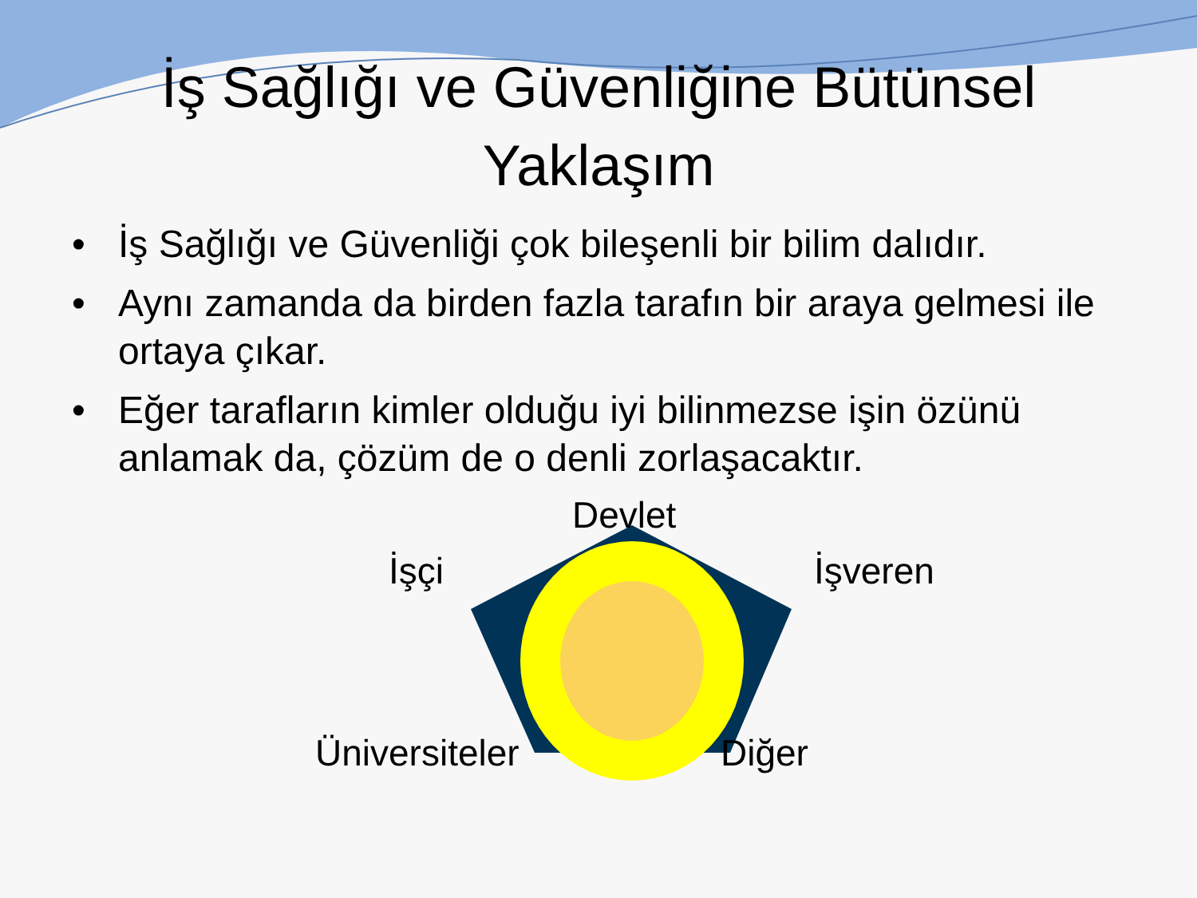İş Sağlığı ve Güvenliğine Bütünsel
Yaklaşım
• İş Sağlığı ve Güvenliği çok bileşenli bir bilim dalıdır.
• Aynı zamanda da birden fazla tarafın bir araya gelmesi ile ortaya çıkar.
• Eğer tarafların kimler olduğu iyi bilinmezse işin özünü anlamak da, çözüm de o denli zorlaşacaktır.
Devlet
İşçi İşveren
Üniversiteler Diğer